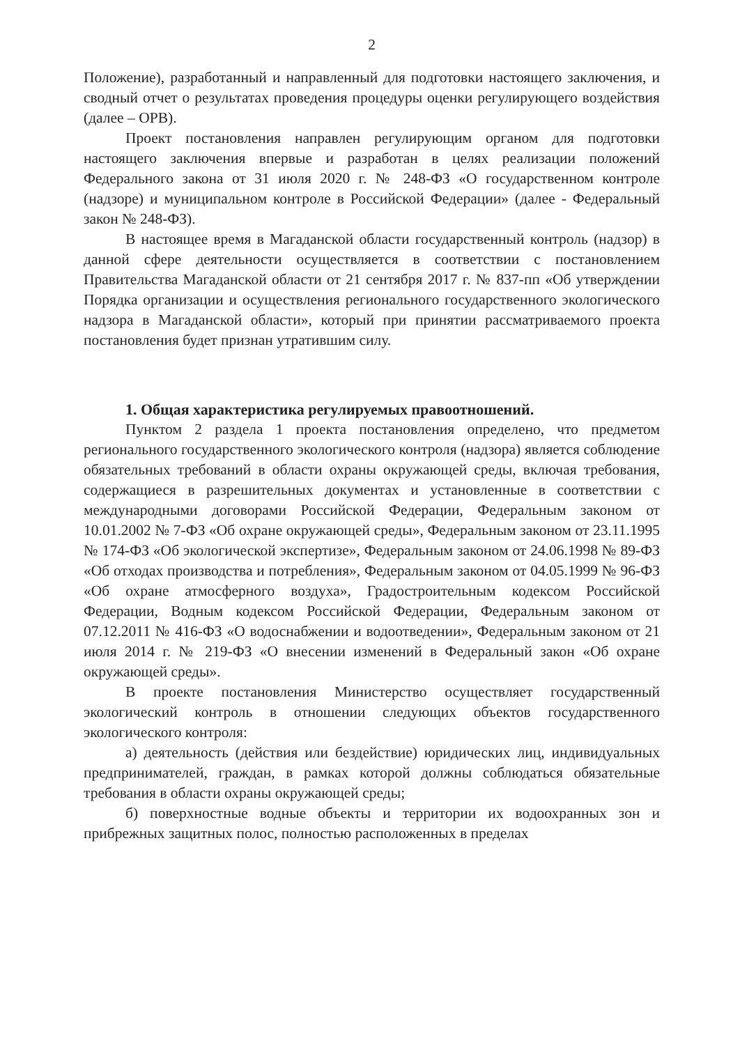2
Положение), разработанный и направленный для подготовки настоящего заключения, и сводный отчет о результатах проведения процедуры оценки регулирующего воздействия (далее – ОРВ).
Проект постановления направлен регулирующим органом для подготовки настоящего заключения впервые и разработан в целях реализации положений Федерального закона от 31 июля 2020 г. № 248-ФЗ «О государственном контроле (надзоре) и муниципальном контроле в Российской Федерации» (далее - Федеральный закон № 248-ФЗ).
В настоящее время в Магаданской области государственный контроль (надзор) в данной сфере деятельности осуществляется в соответствии с постановлением Правительства Магаданской области от 21 сентября 2017 г. № 837-пп «Об утверждении Порядка организации и осуществления регионального государственного экологического надзора в Магаданской области», который при принятии рассматриваемого проекта постановления будет признан утратившим силу.
1. Общая характеристика регулируемых правоотношений.
Пунктом 2 раздела 1 проекта постановления определено, что предметом регионального государственного экологического контроля (надзора) является соблюдение обязательных требований в области охраны окружающей среды, включая требования, содержащиеся в разрешительных документах и установленные в соответствии с международными договорами Российской Федерации, Федеральным законом от 10.01.2002 № 7-ФЗ «Об охране окружающей среды», Федеральным законом от 23.11.1995 № 174-ФЗ «Об экологической экспертизе», Федеральным законом от 24.06.1998 № 89-ФЗ «Об отходах производства и потребления», Федеральным законом от 04.05.1999 № 96-ФЗ «Об охране атмосферного воздуха», Градостроительным кодексом Российской Федерации, Водным кодексом Российской Федерации, Федеральным законом от 07.12.2011 № 416-ФЗ «О водоснабжении и водоотведении», Федеральным законом от 21 июля 2014 г. № 219-ФЗ «О внесении изменений в Федеральный закон «Об охране окружающей среды».
В проекте постановления Министерство осуществляет государственный экологический контроль в отношении следующих объектов государственного экологического контроля:
а) деятельность (действия или бездействие) юридических лиц, индивидуальных предпринимателей, граждан, в рамках которой должны соблюдаться обязательные требования в области охраны окружающей среды;
б) поверхностные водные объекты и территории их водоохранных зон и прибрежных защитных полос, полностью расположенных в пределах